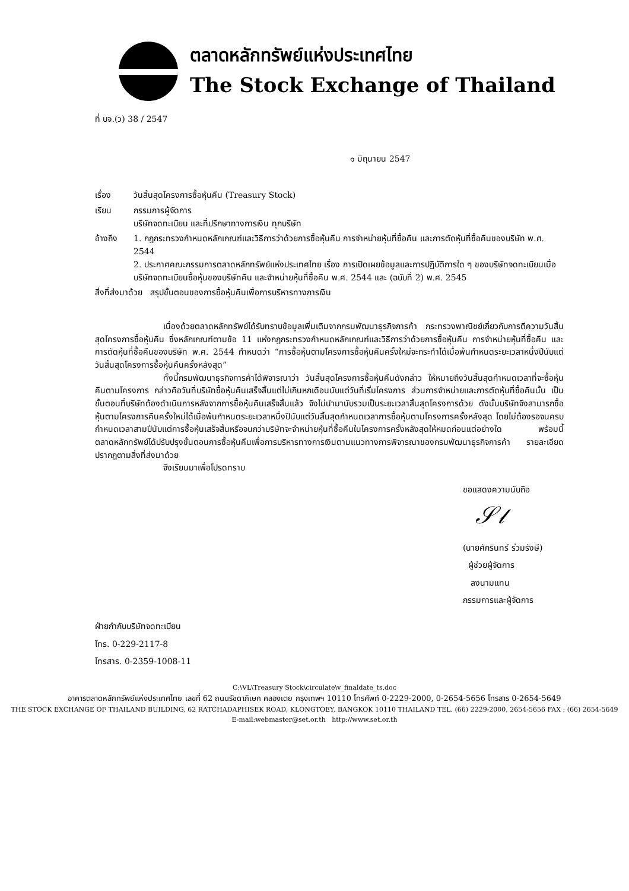ตลาดหลักทรัพย์แห่งประเทศไทย
The Stock Exchange of Thailand
ที่ บจ.(ว) 38 / 2547
๑ มิถุนายน 2547
เรื่อง วันสิ้นสุดโครงการซื้อหุ้นคืน (Treasury Stock)
เรียน กรรมการผู้จัดการ
บริษัทจดทะเบียน และที่ปรึกษาทางการเงิน ทุกบริษัท
อ้างถึง 1. กฎกระทรวงกำหนดหลักเกณฑ์และวิธีการว่าด้วยการซื้อหุ้นคืน การจำหน่ายหุ้นที่ซื้อคืน และการตัดหุ้นที่ซื้อคืนของบริษัท พ.ศ. 2544
2. ประกาศคณะกรรมการตลาดหลักทรัพย์แห่งประเทศไทย เรื่อง การเปิดเผยข้อมูลและการปฏิบัติการใด ๆ ของบริษัทจดทะเบียนเมื่อบริษัทจดทะเบียนซื้อหุ้นของบริษัทคืน และจำหน่ายหุ้นที่ซื้อคืน พ.ศ. 2544 และ (ฉบับที่ 2) พ.ศ. 2545
สิ่งที่ส่งมาด้วย สรุปขั้นตอนของการซื้อหุ้นคืนเพื่อการบริหารทางการเงิน
เนื่องด้วยตลาดหลักทรัพย์ได้รับทราบข้อมูลเพิ่มเติมจากกรมพัฒนาธุรกิจการค้า กระทรวงพาณิชย์เกี่ยวกับการตีความวันสิ้นสุดโครงการซื้อหุ้นคืน ซึ่งหลักเกณฑ์ตามข้อ 11 แห่งกฎกระทรวงกำหนดหลักเกณฑ์และวิธีการว่าด้วยการซื้อหุ้นคืน การจำหน่ายหุ้นที่ซื้อคืน และการตัดหุ้นที่ซื้อคืนของบริษัท พ.ศ. 2544 กำหนดว่า “การซื้อหุ้นตามโครงการซื้อหุ้นคืนครั้งใหม่จะกระทำได้เมื่อพ้นกำหนดระยะเวลาหนึ่งปีนับแต่วันสิ้นสุดโครงการซื้อหุ้นคืนครั้งหลังสุด”
ทั้งนี้กรมพัฒนาธุรกิจการค้าได้พิจารณาว่า วันสิ้นสุดโครงการซื้อหุ้นคืนดังกล่าว ให้หมายถึงวันสิ้นสุดกำหนดเวลาที่จะซื้อหุ้นคืนตามโครงการ กล่าวคือวันที่บริษัทซื้อหุ้นคืนเสร็จสิ้นแต่ไม่เกินหกเดือนนับแต่วันที่เริ่มโครงการ ส่วนการจำหน่ายและการตัดหุ้นที่ซื้อคืนนั้น เป็นขั้นตอนที่บริษัทต้องดำเนินการหลังจากการซื้อหุ้นคืนเสร็จสิ้นแล้ว จึงไม่นำมานับรวมเป็นระยะเวลาสิ้นสุดโครงการด้วย ดังนั้นบริษัทจึงสามารถซื้อหุ้นตามโครงการคืนครั้งใหม่ได้เมื่อพ้นกำหนดระยะเวลาหนึ่งปีนับแต่วันสิ้นสุดกำหนดเวลาการซื้อหุ้นตามโครงการครั้งหลังสุด โดยไม่ต้องรอจนครบกำหนดเวลาสามปีนับแต่การซื้อหุ้นเสร็จสิ้นหรือจนกว่าบริษัทจะจำหน่ายหุ้นที่ซื้อคืนในโครงการครั้งหลังสุดให้หมดก่อนแต่อย่างใด พร้อมนี้ ตลาดหลักทรัพย์ได้ปรับปรุงขั้นตอนการซื้อหุ้นคืนเพื่อการบริหารทางการเงินตามแนวทางการพิจารณาของกรมพัฒนาธุรกิจการค้า รายละเอียดปรากฏตามสิ่งที่ส่งมาด้วย
จึงเรียนมาเพื่อโปรดทราบ
ขอแสดงความนับถือ
𝒮𝓁
(นายศักรินทร์ ร่วมรังษี)
ผู้ช่วยผู้จัดการ
ลงนามแทน
กรรมการและผู้จัดการ
ฝ่ายกำกับบริษัทจดทะเบียน
โทร. 0-229-2117-8
โทรสาร. 0-2359-1008-11
C:\VL\Treasury Stock\circulate\v_finaldate_ts.doc
อาคารตลาดหลักทรัพย์แห่งประเทศไทย เลขที่ 62 ถนนรัชดาภิเษก คลองเตย กรุงเทพฯ 10110 โทรศัพท์ 0-2229-2000, 0-2654-5656 โทรสาร 0-2654-5649
THE STOCK EXCHANGE OF THAILAND BUILDING, 62 RATCHADAPHISEK ROAD, KLONGTOEY, BANGKOK 10110 THAILAND TEL. (66) 2229-2000, 2654-5656 FAX : (66) 2654-5649
E-mail:webmaster@set.or.th http://www.set.or.th